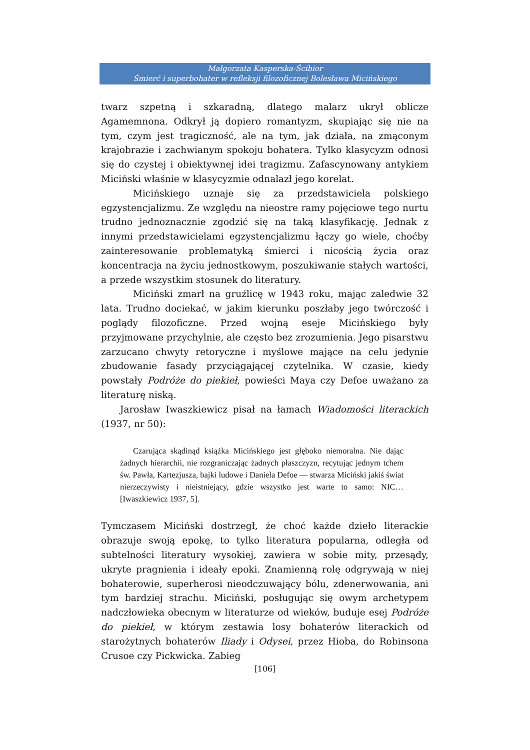Małgorzata Kasperska-Ścibior
Śmierć i superbohater w refleksji filozoficznej Bolesława Micińskiego
twarz szpetną i szkaradną, dlatego malarz ukrył oblicze Agamemnona. Odkrył ją dopiero romantyzm, skupiając się nie na tym, czym jest tragiczność, ale na tym, jak działa, na zmąconym krajobrazie i zachwianym spokoju bohatera. Tylko klasycyzm odnosi się do czystej i obiektywnej idei tragizmu. Zafascynowany antykiem Miciński właśnie w klasycyzmie odnalazł jego korelat.
Micińskiego uznaje się za przedstawiciela polskiego egzystencjalizmu. Ze względu na nieostre ramy pojęciowe tego nurtu trudno jednoznacznie zgodzić się na taką klasyfikację. Jednak z innymi przedstawicielami egzystencjalizmu łączy go wiele, choćby zainteresowanie problematyką śmierci i nicością życia oraz koncentracja na życiu jednostkowym, poszukiwanie stałych wartości, a przede wszystkim stosunek do literatury.
Miciński zmarł na gruźlicę w 1943 roku, mając zaledwie 32 lata. Trudno dociekać, w jakim kierunku poszłaby jego twórczość i poglądy filozoficzne. Przed wojną eseje Micińskiego były przyjmowane przychylnie, ale często bez zrozumienia. Jego pisarstwu zarzucano chwyty retoryczne i myślowe mające na celu jedynie zbudowanie fasady przyciągającej czytelnika. W czasie, kiedy powstały Podróże do piekieł, powieści Maya czy Defoe uważano za literaturę niską.
Jarosław Iwaszkiewicz pisał na łamach Wiadomości literackich (1937, nr 50):
Czarująca skądinąd książka Micińskiego jest głęboko niemoralna. Nie dając żadnych hierarchii, nie rozgraniczając żadnych płaszczyzn, recytując jednym tchem św. Pawła, Kartezjusza, bajki ludowe i Daniela Defoe — stwarza Miciński jakiś świat nierzeczywisty i nieistniejący, gdzie wszystko jest warte to samo: NIC… [Iwaszkiewicz 1937, 5].
Tymczasem Miciński dostrzegł, że choć każde dzieło literackie obrazuje swoją epokę, to tylko literatura popularna, odległa od subtelności literatury wysokiej, zawiera w sobie mity, przesądy, ukryte pragnienia i ideały epoki. Znamienną rolę odgrywają w niej bohaterowie, superherosi nieodczuwający bólu, zdenerwowania, ani tym bardziej strachu. Miciński, posługując się owym archetypem nadczłowieka obecnym w literaturze od wieków, buduje esej Podróże do piekieł, w którym zestawia losy bohaterów literackich od starożytnych bohaterów Iliady i Odysei, przez Hioba, do Robinsona Crusoe czy Pickwicka. Zabieg
[106]